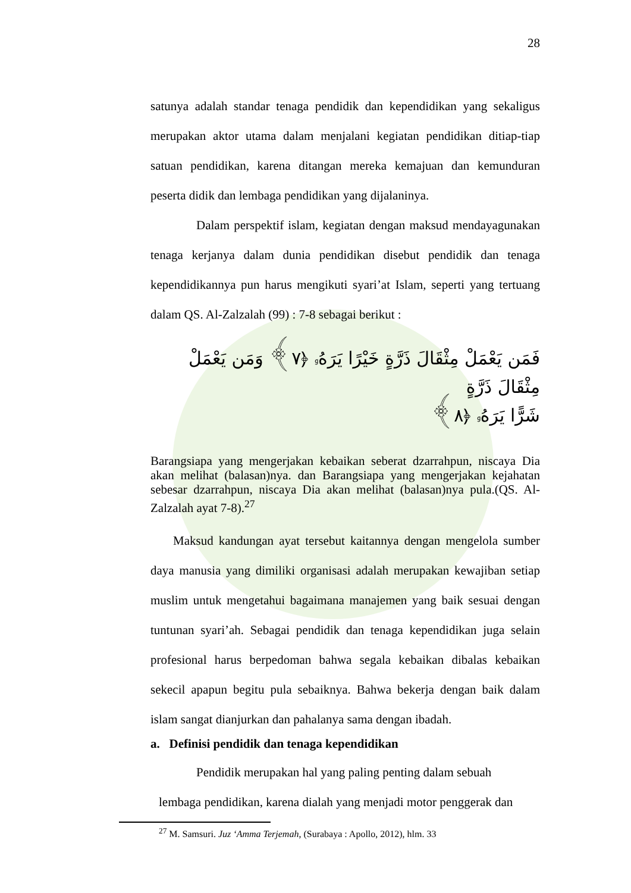28
satunya adalah standar tenaga pendidik dan kependidikan yang sekaligus merupakan aktor utama dalam menjalani kegiatan pendidikan ditiap-tiap satuan pendidikan, karena ditangan mereka kemajuan dan kemunduran peserta didik dan lembaga pendidikan yang dijalaninya.
Dalam perspektif islam, kegiatan dengan maksud mendayagunakan tenaga kerjanya dalam dunia pendidikan disebut pendidik dan tenaga kependidikannya pun harus mengikuti syari’at Islam, seperti yang tertuang dalam QS. Al-Zalzalah (99) : 7-8 sebagai berikut :
فَمَن يَعْمَلْ مِثْقَالَ ذَرَّةٍ خَيْرًا يَرَهُۥ ﴿٧﴾ وَمَن يَعْمَلْ مِثْقَالَ ذَرَّةٍ
شَرًّا يَرَهُۥ ﴿٨﴾
Barangsiapa yang mengerjakan kebaikan seberat dzarrahpun, niscaya Dia akan melihat (balasan)nya. dan Barangsiapa yang mengerjakan kejahatan sebesar dzarrahpun, niscaya Dia akan melihat (balasan)nya pula.(QS. Al-Zalzalah ayat 7-8).<sup>27</sup>
Maksud kandungan ayat tersebut kaitannya dengan mengelola sumber daya manusia yang dimiliki organisasi adalah merupakan kewajiban setiap muslim untuk mengetahui bagaimana manajemen yang baik sesuai dengan tuntunan syari’ah. Sebagai pendidik dan tenaga kependidikan juga selain profesional harus berpedoman bahwa segala kebaikan dibalas kebaikan sekecil apapun begitu pula sebaiknya. Bahwa bekerja dengan baik dalam islam sangat dianjurkan dan pahalanya sama dengan ibadah.
a. Definisi pendidik dan tenaga kependidikan
Pendidik merupakan hal yang paling penting dalam sebuah
lembaga pendidikan, karena dialah yang menjadi motor penggerak dan
<sup>27</sup> M. Samsuri. Juz ‘Amma Terjemah, (Surabaya : Apollo, 2012), hlm. 33